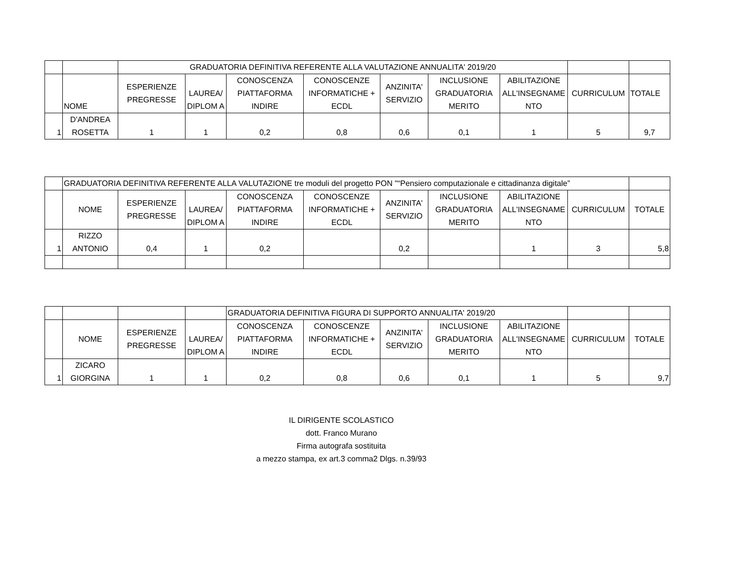| | | GRADUATORIA DEFINITIVA REFERENTE ALLA VALUTAZIONE ANNUALITA' 2019/20 | | | | | | | | |
| | NOME | ESPERIENZE PREGRESSE | LAUREA/ DIPLOM A | CONOSCENZA PIATTAFORMA INDIRE | CONOSCENZE INFORMATICHE + ECDL | ANZINITA' SERVIZIO | INCLUSIONE GRADUATORIA MERITO | ABILITAZIONE ALL'INSEGNAME NTO | CURRICULUM | TOTALE |
| 1 | D'ANDREA ROSETTA | 1 | 1 | 0,2 | 0,8 | 0,6 | 0,1 | 1 | 5 | 9,7 |
| | GRADUATORIA DEFINITIVA REFERENTE ALLA VALUTAZIONE tre moduli del progetto PON "“Pensiero computazionale e cittadinanza digitale” | | | | | | | | | |
| | NOME | ESPERIENZE PREGRESSE | LAUREA/ DIPLOM A | CONOSCENZA PIATTAFORMA INDIRE | CONOSCENZE INFORMATICHE + ECDL | ANZINITA' SERVIZIO | INCLUSIONE GRADUATORIA MERITO | ABILITAZIONE ALL'INSEGNAME NTO | CURRICULUM | TOTALE |
| 1 | RIZZO ANTONIO | 0,4 | 1 | 0,2 | | 0,2 | | 1 | 3 | 5,8 |
| | | | | GRADUATORIA DEFINITIVA FIGURA DI SUPPORTO ANNUALITA' 2019/20 | | | | | | |
| | NOME | ESPERIENZE PREGRESSE | LAUREA/ DIPLOM A | CONOSCENZA PIATTAFORMA INDIRE | CONOSCENZE INFORMATICHE + ECDL | ANZINITA' SERVIZIO | INCLUSIONE GRADUATORIA MERITO | ABILITAZIONE ALL'INSEGNAME NTO | CURRICULUM | TOTALE |
| 1 | ZICARO GIORGINA | 1 | 1 | 0,2 | 0,8 | 0,6 | 0,1 | 1 | 5 | 9,7 |
IL DIRIGENTE SCOLASTICO
dott. Franco Murano
Firma autografa sostituita
a mezzo stampa, ex art.3 comma2 Dlgs. n.39/93